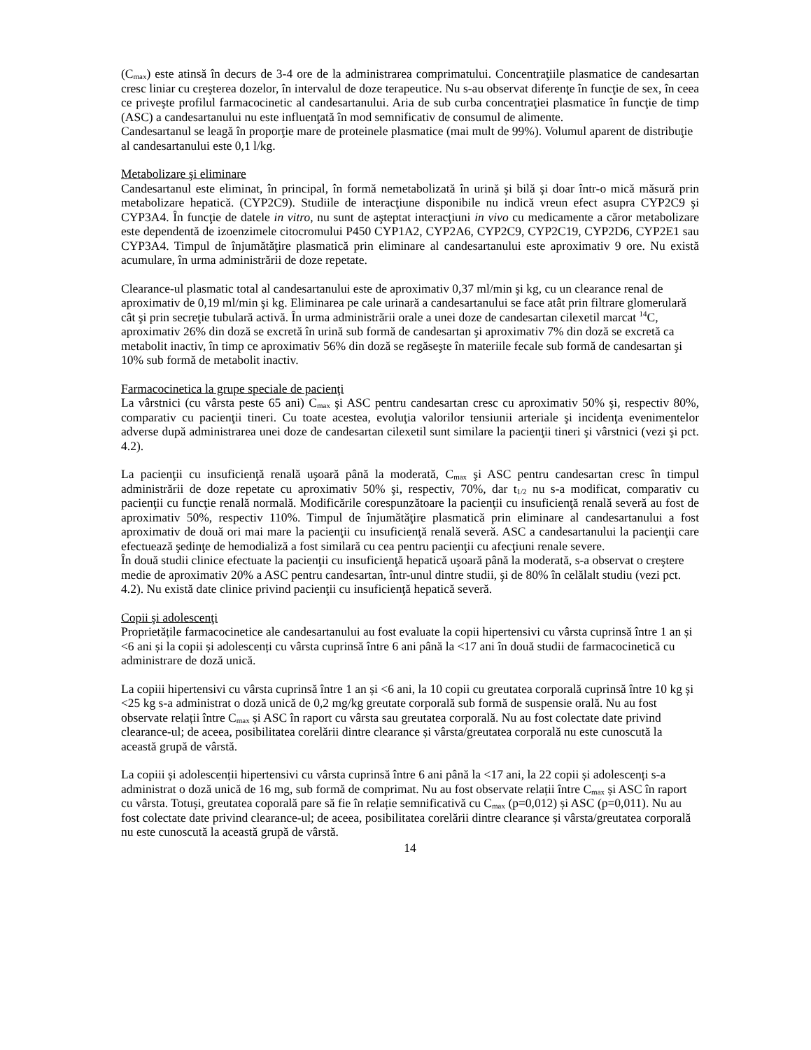(C<sub>max</sub>) este atinsă în decurs de 3-4 ore de la administrarea comprimatului. Concentraţiile plasmatice de candesartan cresc liniar cu creşterea dozelor, în intervalul de doze terapeutice. Nu s-au observat diferenţe în funcţie de sex, în ceea ce priveşte profilul farmacocinetic al candesartanului. Aria de sub curba concentraţiei plasmatice în funcţie de timp (ASC) a candesartanului nu este influenţată în mod semnificativ de consumul de alimente.
Candesartanul se leagă în proporţie mare de proteinele plasmatice (mai mult de 99%). Volumul aparent de distribuţie al candesartanului este 0,1 l/kg.
Metabolizare şi eliminare
Candesartanul este eliminat, în principal, în formă nemetabolizată în urină şi bilă şi doar într-o mică măsură prin metabolizare hepatică. (CYP2C9). Studiile de interacţiune disponibile nu indică vreun efect asupra CYP2C9 şi CYP3A4. În funcţie de datele in vitro, nu sunt de aşteptat interacţiuni in vivo cu medicamente a căror metabolizare este dependentă de izoenzimele citocromului P450 CYP1A2, CYP2A6, CYP2C9, CYP2C19, CYP2D6, CYP2E1 sau CYP3A4. Timpul de înjumătăţire plasmatică prin eliminare al candesartanului este aproximativ 9 ore. Nu există acumulare, în urma administrării de doze repetate.
Clearance-ul plasmatic total al candesartanului este de aproximativ 0,37 ml/min şi kg, cu un clearance renal de aproximativ de 0,19 ml/min şi kg. Eliminarea pe cale urinară a candesartanului se face atât prin filtrare glomerulară cât şi prin secreţie tubulară activă. În urma administrării orale a unei doze de candesartan cilexetil marcat <sup>14</sup>C, aproximativ 26% din doză se excretă în urină sub formă de candesartan şi aproximativ 7% din doză se excretă ca metabolit inactiv, în timp ce aproximativ 56% din doză se regăseşte în materiile fecale sub formă de candesartan şi 10% sub formă de metabolit inactiv.
Farmacocinetica la grupe speciale de pacienţi
La vârstnici (cu vârsta peste 65 ani) C<sub>max</sub> şi ASC pentru candesartan cresc cu aproximativ 50% şi, respectiv 80%, comparativ cu pacienţii tineri. Cu toate acestea, evoluţia valorilor tensiunii arteriale şi incidenţa evenimentelor adverse după administrarea unei doze de candesartan cilexetil sunt similare la pacienţii tineri şi vârstnici (vezi şi pct. 4.2).
La pacienţii cu insuficienţă renală uşoară până la moderată, C<sub>max</sub> şi ASC pentru candesartan cresc în timpul administrării de doze repetate cu aproximativ 50% şi, respectiv, 70%, dar t<sub>1/2</sub> nu s-a modificat, comparativ cu pacienţii cu funcţie renală normală. Modificările corespunzătoare la pacienţii cu insuficienţă renală severă au fost de aproximativ 50%, respectiv 110%. Timpul de înjumătăţire plasmatică prin eliminare al candesartanului a fost aproximativ de două ori mai mare la pacienţii cu insuficienţă renală severă. ASC a candesartanului la pacienţii care efectuează şedinţe de hemodializă a fost similară cu cea pentru pacienţii cu afecţiuni renale severe.
În două studii clinice efectuate la pacienţii cu insuficienţă hepatică uşoară până la moderată, s-a observat o creştere medie de aproximativ 20% a ASC pentru candesartan, într-unul dintre studii, şi de 80% în celălalt studiu (vezi pct. 4.2). Nu există date clinice privind pacienţii cu insuficienţă hepatică severă.
Copii şi adolescenţi
Proprietățile farmacocinetice ale candesartanului au fost evaluate la copii hipertensivi cu vârsta cuprinsă între 1 an și <6 ani și la copii și adolescenți cu vârsta cuprinsă între 6 ani până la <17 ani în două studii de farmacocinetică cu administrare de doză unică.
La copiii hipertensivi cu vârsta cuprinsă între 1 an și <6 ani, la 10 copii cu greutatea corporală cuprinsă între 10 kg și <25 kg s-a administrat o doză unică de 0,2 mg/kg greutate corporală sub formă de suspensie orală. Nu au fost observate relații între C<sub>max</sub> și ASC în raport cu vârsta sau greutatea corporală. Nu au fost colectate date privind clearance-ul; de aceea, posibilitatea corelării dintre clearance și vârsta/greutatea corporală nu este cunoscută la această grupă de vârstă.
La copiii și adolescenții hipertensivi cu vârsta cuprinsă între 6 ani până la <17 ani, la 22 copii și adolescenți s-a administrat o doză unică de 16 mg, sub formă de comprimat. Nu au fost observate relații între C<sub>max</sub> și ASC în raport cu vârsta. Totuși, greutatea coporală pare să fie în relație semnificativă cu C<sub>max</sub> (p=0,012) și ASC (p=0,011). Nu au fost colectate date privind clearance-ul; de aceea, posibilitatea corelării dintre clearance și vârsta/greutatea corporală nu este cunoscută la această grupă de vârstă.
14